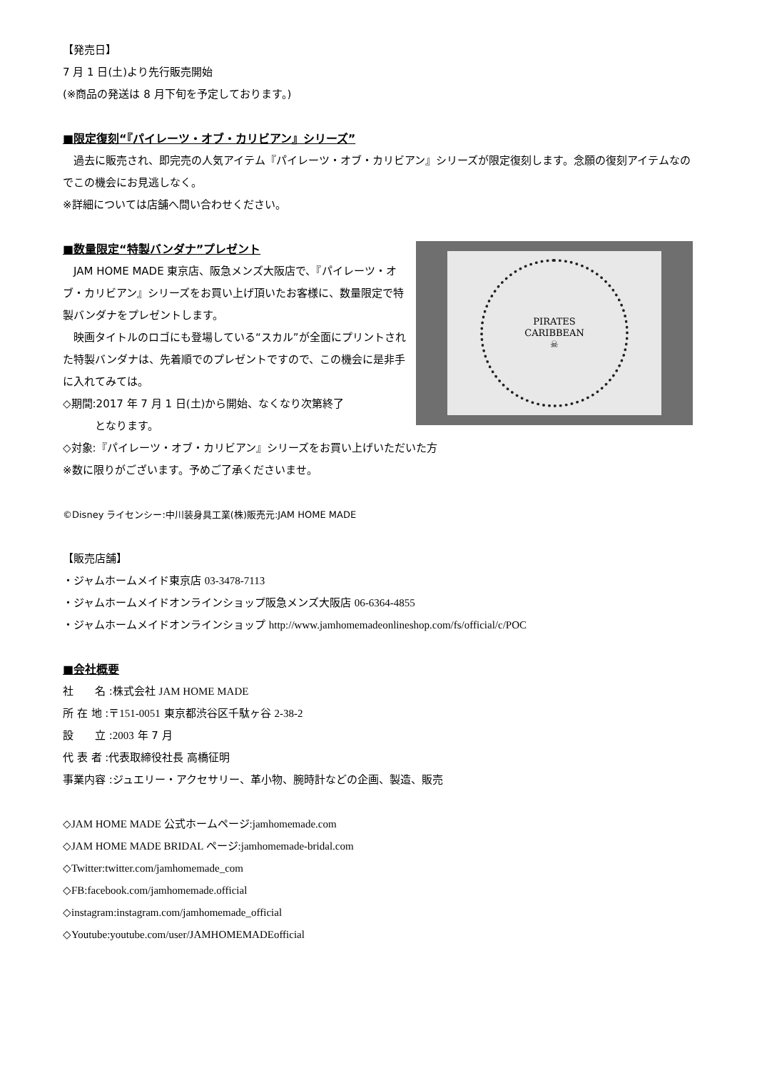【発売日】
7 月 1 日(土)より先行販売開始
(※商品の発送は 8 月下旬を予定しております。)
■限定復刻“『パイレーツ・オブ・カリビアン』シリーズ”
　過去に販売され、即完売の人気アイテム『パイレーツ・オブ・カリビアン』シリーズが限定復刻します。念願の復刻アイテムなのでこの機会にお見逃しなく。
※詳細については店舗へ問い合わせください。
■数量限定“特製バンダナ”プレゼント
　JAM HOME MADE 東京店、阪急メンズ大阪店で、『パイレーツ・オブ・カリビアン』シリーズをお買い上げ頂いたお客様に、数量限定で特製バンダナをプレゼントします。
　映画タイトルのロゴにも登場している“スカル”が全面にプリントされた特製バンダナは、先着順でのプレゼントですので、この機会に是非手に入れてみては。
◇期間:2017 年 7 月 1 日(土)から開始、なくなり次第終了
　　　となります。
PIRATES
CARIBBEAN
☠
◇対象:『パイレーツ・オブ・カリビアン』シリーズをお買い上げいただいた方
※数に限りがございます。予めご了承くださいませ。
©Disney ライセンシー:中川装身具工業(株)販売元:JAM HOME MADE
【販売店舗】
・ジャムホームメイド東京店 03-3478-7113
・ジャムホームメイドオンラインショップ阪急メンズ大阪店 06-6364-4855
・ジャムホームメイドオンラインショップ http://www.jamhomemadeonlineshop.com/fs/official/c/POC
■会社概要
社　　名 :株式会社 JAM HOME MADE
所 在 地 :〒151-0051 東京都渋谷区千駄ヶ谷 2-38-2
設　　立 :2003 年 7 月
代 表 者 :代表取締役社長 高橋征明
事業内容 :ジュエリー・アクセサリー、革小物、腕時計などの企画、製造、販売
◇JAM HOME MADE 公式ホームページ:jamhomemade.com
◇JAM HOME MADE BRIDAL ページ:jamhomemade-bridal.com
◇Twitter:twitter.com/jamhomemade_com
◇FB:facebook.com/jamhomemade.official
◇instagram:instagram.com/jamhomemade_official
◇Youtube:youtube.com/user/JAMHOMEMADEofficial